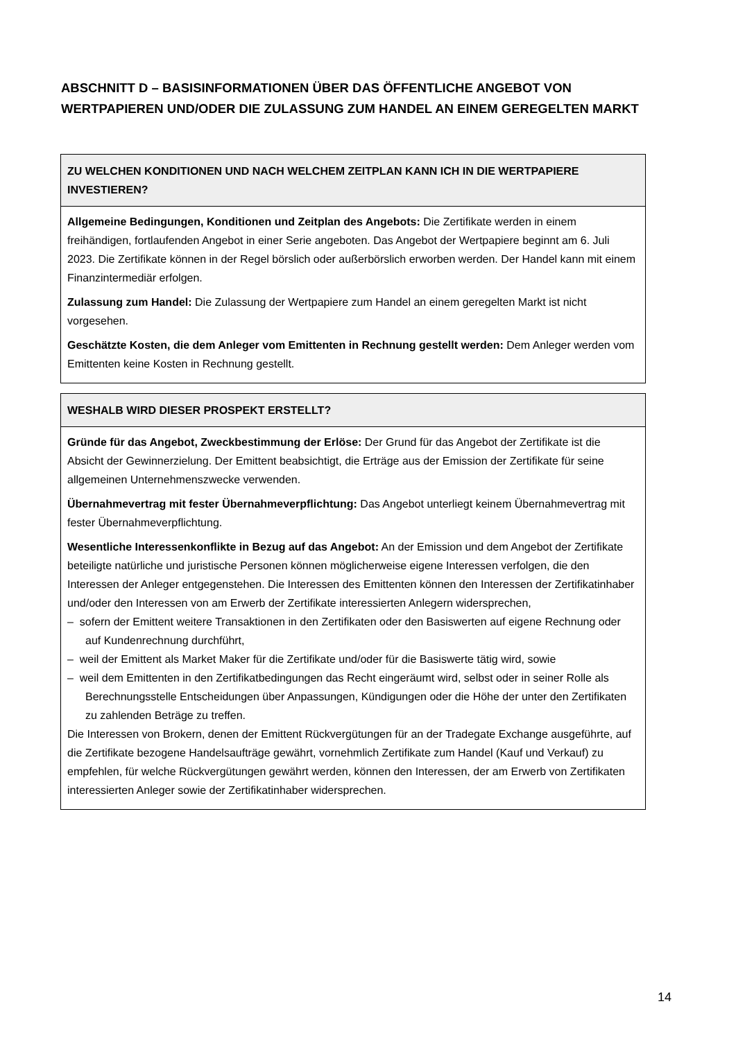ABSCHNITT D – BASISINFORMATIONEN ÜBER DAS ÖFFENTLICHE ANGEBOT VON WERTPAPIEREN UND/ODER DIE ZULASSUNG ZUM HANDEL AN EINEM GEREGELTEN MARKT
| ZU WELCHEN KONDITIONEN UND NACH WELCHEM ZEITPLAN KANN ICH IN DIE WERTPAPIERE INVESTIEREN? |
| --- |
| Allgemeine Bedingungen, Konditionen und Zeitplan des Angebots: Die Zertifikate werden in einem freihändigen, fortlaufenden Angebot in einer Serie angeboten. Das Angebot der Wertpapiere beginnt am 6. Juli 2023. Die Zertifikate können in der Regel börslich oder außerbörslich erworben werden. Der Handel kann mit einem Finanzintermediär erfolgen. Zulassung zum Handel: Die Zulassung der Wertpapiere zum Handel an einem geregelten Markt ist nicht vorgesehen. Geschätzte Kosten, die dem Anleger vom Emittenten in Rechnung gestellt werden: Dem Anleger werden vom Emittenten keine Kosten in Rechnung gestellt. |
| WESHALB WIRD DIESER PROSPEKT ERSTELLT? |
| --- |
| Gründe für das Angebot, Zweckbestimmung der Erlöse: Der Grund für das Angebot der Zertifikate ist die Absicht der Gewinnerzielung. Der Emittent beabsichtigt, die Erträge aus der Emission der Zertifikate für seine allgemeinen Unternehmenszwecke verwenden. Übernahmevertrag mit fester Übernahmeverpflichtung: Das Angebot unterliegt keinem Übernahmevertrag mit fester Übernahmeverpflichtung. Wesentliche Interessenkonflikte in Bezug auf das Angebot: An der Emission und dem Angebot der Zertifikate beteiligte natürliche und juristische Personen können möglicherweise eigene Interessen verfolgen, die den Interessen der Anleger entgegenstehen. Die Interessen des Emittenten können den Interessen der Zertifikatinhaber und/oder den Interessen von am Erwerb der Zertifikate interessierten Anlegern widersprechen, – sofern der Emittent weitere Transaktionen in den Zertifikaten oder den Basiswerten auf eigene Rechnung oder auf Kundenrechnung durchführt, – weil der Emittent als Market Maker für die Zertifikate und/oder für die Basiswerte tätig wird, sowie – weil dem Emittenten in den Zertifikatbedingungen das Recht eingeräumt wird, selbst oder in seiner Rolle als Berechnungsstelle Entscheidungen über Anpassungen, Kündigungen oder die Höhe der unter den Zertifikaten zu zahlenden Beträge zu treffen. Die Interessen von Brokern, denen der Emittent Rückvergütungen für an der Tradegate Exchange ausgeführte, auf die Zertifikate bezogene Handelsaufträge gewährt, vornehmlich Zertifikate zum Handel (Kauf und Verkauf) zu empfehlen, für welche Rückvergütungen gewährt werden, können den Interessen, der am Erwerb von Zertifikaten interessierten Anleger sowie der Zertifikatinhaber widersprechen. |
14